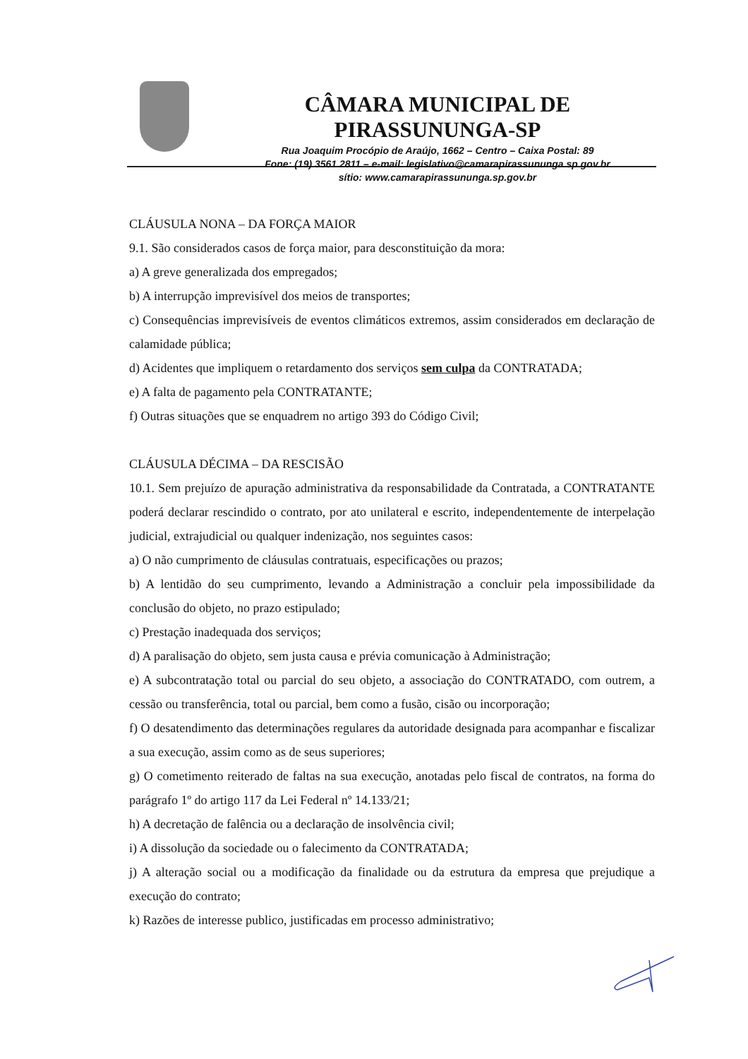CÂMARA MUNICIPAL DE PIRASSUNUNGA-SP
Rua Joaquim Procópio de Araújo, 1662 – Centro – Caixa Postal: 89
Fone: (19) 3561.2811 – e-mail: legislativo@camarapirassununga.sp.gov.br
sítio: www.camarapirassununga.sp.gov.br
CLÁUSULA NONA – DA FORÇA MAIOR
9.1. São considerados casos de força maior, para desconstituição da mora:
a) A greve generalizada dos empregados;
b) A interrupção imprevisível dos meios de transportes;
c) Consequências imprevisíveis de eventos climáticos extremos, assim considerados em declaração de calamidade pública;
d) Acidentes que impliquem o retardamento dos serviços sem culpa da CONTRATADA;
e) A falta de pagamento pela CONTRATANTE;
f) Outras situações que se enquadrem no artigo 393 do Código Civil;
CLÁUSULA DÉCIMA – DA RESCISÃO
10.1. Sem prejuízo de apuração administrativa da responsabilidade da Contratada, a CONTRATANTE poderá declarar rescindido o contrato, por ato unilateral e escrito, independentemente de interpelação judicial, extrajudicial ou qualquer indenização, nos seguintes casos:
a) O não cumprimento de cláusulas contratuais, especificações ou prazos;
b) A lentidão do seu cumprimento, levando a Administração a concluir pela impossibilidade da conclusão do objeto, no prazo estipulado;
c) Prestação inadequada dos serviços;
d) A paralisação do objeto, sem justa causa e prévia comunicação à Administração;
e) A subcontratação total ou parcial do seu objeto, a associação do CONTRATADO, com outrem, a cessão ou transferência, total ou parcial, bem como a fusão, cisão ou incorporação;
f) O desatendimento das determinações regulares da autoridade designada para acompanhar e fiscalizar a sua execução, assim como as de seus superiores;
g) O cometimento reiterado de faltas na sua execução, anotadas pelo fiscal de contratos, na forma do parágrafo 1º do artigo 117 da Lei Federal nº 14.133/21;
h) A decretação de falência ou a declaração de insolvência civil;
i) A dissolução da sociedade ou o falecimento da CONTRATADA;
j) A alteração social ou a modificação da finalidade ou da estrutura da empresa que prejudique a execução do contrato;
k) Razões de interesse publico, justificadas em processo administrativo;